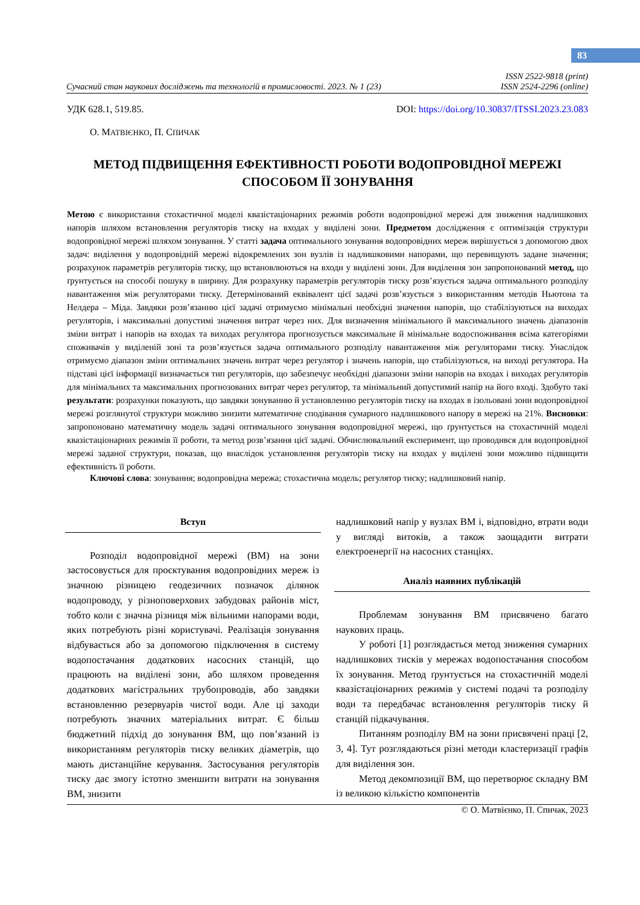83
Сучасний стан наукових досліджень та технологій в промисловості. 2023. № 1 (23) ISSN 2522-9818 (print)
ISSN 2524-2296 (online)
УДК 628.1, 519.85. DOI: https://doi.org/10.30837/ITSSI.2023.23.083
О. МАТВІЄНКО, П. СПИЧАК
МЕТОД ПІДВИЩЕННЯ ЕФЕКТИВНОСТІ РОБОТИ ВОДОПРОВІДНОЇ МЕРЕЖІ
СПОСОБОМ ЇЇ ЗОНУВАННЯ
Метою є використання стохастичної моделі квазістаціонарних режимів роботи водопровідної мережі для зниження надлишкових напорів шляхом встановлення регуляторів тиску на входах у виділені зони. Предметом дослідження є оптимізація структури водопровідної мережі шляхом зонування. У статті задача оптимального зонування водопровідних мереж вирішується з допомогою двох задач: виділення у водопровідній мережі відокремлених зон вузлів із надлишковими напорами, що перевищують задане значення; розрахунок параметрів регуляторів тиску, що встановлюються на входи у виділені зони. Для виділення зон запропонований метод, що ґрунтується на способі пошуку в ширину. Для розрахунку параметрів регуляторів тиску розв’язується задача оптимального розподілу навантаження між регуляторами тиску. Детермінований еквівалент цієї задачі розв’язується з використанням методів Ньютона та Нелдера – Міда. Завдяки розв’язанню цієї задачі отримуємо мінімальні необхідні значення напорів, що стабілізуються на виходах регуляторів, і максимальні допустимі значення витрат через них. Для визначення мінімального й максимального значень діапазонів зміни витрат і напорів на входах та виходах регулятора прогнозується максимальне й мінімальне водоспоживання всіма категоріями споживачів у виділеній зоні та розв’язується задача оптимального розподілу навантаження між регуляторами тиску. Унаслідок отримуємо діапазон зміни оптимальних значень витрат через регулятор і значень напорів, що стабілізуються, на виході регулятора. На підставі цієї інформації визначається тип регуляторів, що забезпечує необхідні діапазони зміни напорів на входах і виходах регуляторів для мінімальних та максимальних прогнозованих витрат через регулятор, та мінімальний допустимий напір на його вході. Здобуто такі результати: розрахунки показують, що завдяки зонуванню й установленню регуляторів тиску на входах в ізольовані зони водопровідної мережі розглянутої структури можливо знизити математичне сподівання сумарного надлишкового напору в мережі на 21%. Висновки: запропоновано математичну модель задачі оптимального зонування водопровідної мережі, що ґрунтується на стохастичній моделі квазістаціонарних режимів її роботи, та метод розв’язання цієї задачі. Обчислювальний експеримент, що проводився для водопровідної мережі заданої структури, показав, що внаслідок установлення регуляторів тиску на входах у виділені зони можливо підвищити ефективність її роботи.
Ключові слова: зонування; водопровідна мережа; стохастична модель; регулятор тиску; надлишковий напір.
Вступ
Розподіл водопровідної мережі (ВМ) на зони застосовується для проєктування водопровідних мереж із значною різницею геодезичних позначок ділянок водопроводу, у різноповерхових забудовах районів міст, тобто коли є значна різниця між вільними напорами води, яких потребують різні користувачі. Реалізація зонування відбувається або за допомогою підключення в систему водопостачання додаткових насосних станцій, що працюють на виділені зони, або шляхом проведення додаткових магістральних трубопроводів, або завдяки встановленню резервуарів чистої води. Але ці заходи потребують значних матеріальних витрат. Є більш бюджетний підхід до зонування ВМ, що пов’язаний із використанням регуляторів тиску великих діаметрів, що мають дистанційне керування. Застосування регуляторів тиску дає змогу істотно зменшити витрати на зонування ВМ, знизити
надлишковий напір у вузлах ВМ і, відповідно, втрати води у вигляді витоків, а також заощадити витрати електроенергії на насосних станціях.
Аналіз наявних публікацій
Проблемам зонування ВМ присвячено багато наукових праць.
У роботі [1] розглядається метод зниження сумарних надлишкових тисків у мережах водопостачання способом їх зонування. Метод ґрунтується на стохастичній моделі квазістаціонарних режимів у системі подачі та розподілу води та передбачає встановлення регуляторів тиску й станцій підкачування.
Питанням розподілу ВМ на зони присвячені праці [2, 3, 4]. Тут розглядаються різні методи кластеризації графів для виділення зон.
Метод декомпозиції ВМ, що перетворює складну ВМ із великою кількістю компонентів
© О. Матвієнко, П. Спичак, 2023